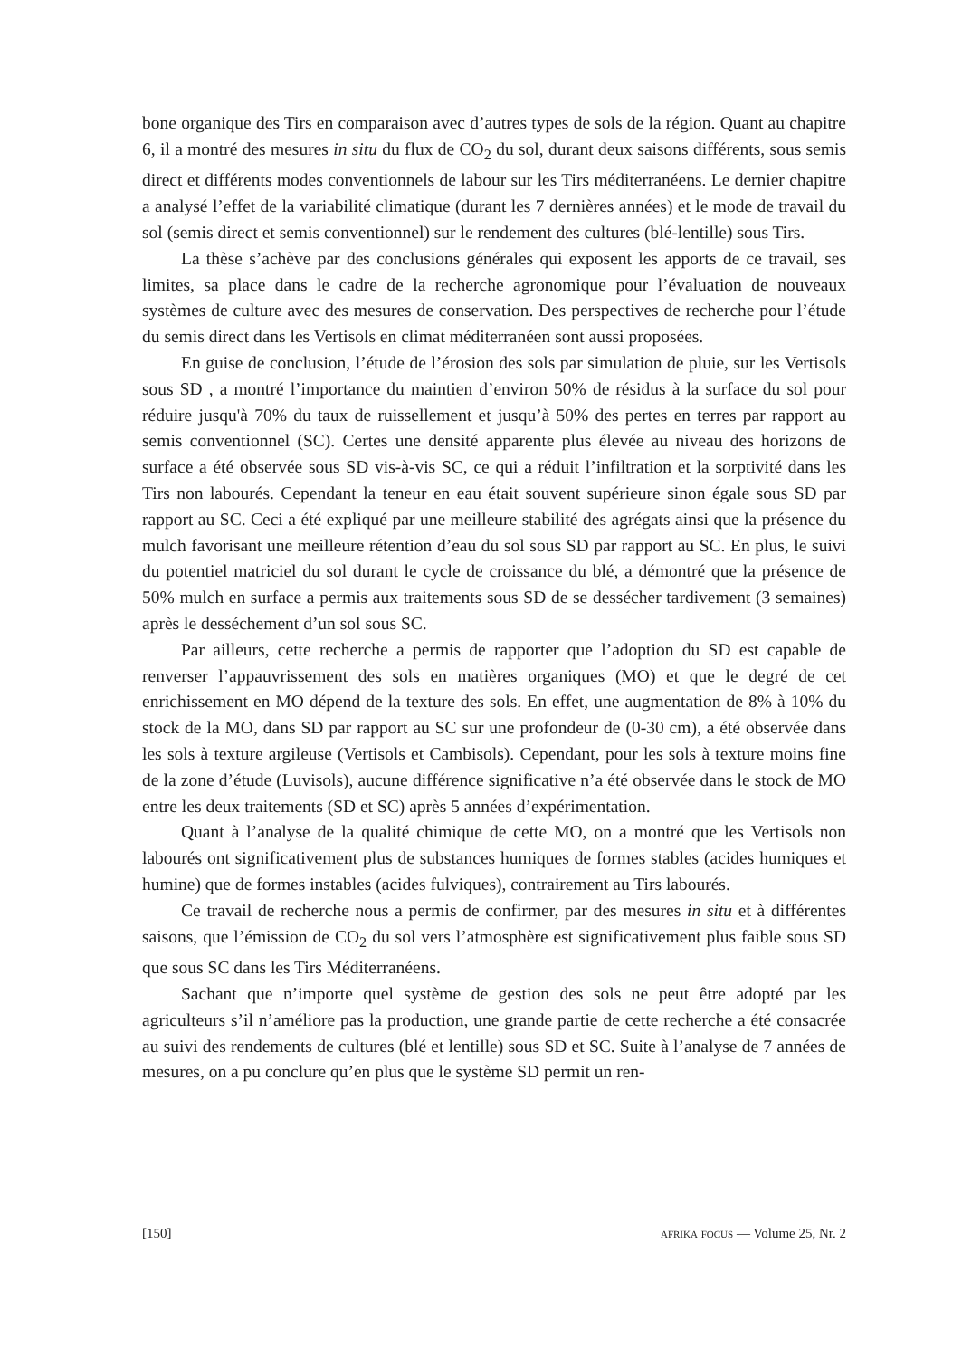bone organique des Tirs en comparaison avec d’autres types de sols de la région. Quant au chapitre 6, il a montré des mesures in situ du flux de CO<sub>2</sub> du sol, durant deux saisons différents, sous semis direct et différents modes conventionnels de labour sur les Tirs méditerranéens. Le dernier chapitre a analysé l’effet de la variabilité climatique (durant les 7 dernières années) et le mode de travail du sol (semis direct et semis conventionnel) sur le rendement des cultures (blé-lentille) sous Tirs.
La thèse s’achève par des conclusions générales qui exposent les apports de ce travail, ses limites, sa place dans le cadre de la recherche agronomique pour l’évaluation de nouveaux systèmes de culture avec des mesures de conservation. Des perspectives de recherche pour l’étude du semis direct dans les Vertisols en climat méditerranéen sont aussi proposées.
En guise de conclusion, l’étude de l’érosion des sols par simulation de pluie, sur les Vertisols sous SD , a montré l’importance du maintien d’environ 50% de résidus à la surface du sol pour réduire jusqu'à 70% du taux de ruissellement et jusqu’à 50% des pertes en terres par rapport au semis conventionnel (SC). Certes une densité apparente plus élevée au niveau des horizons de surface a été observée sous SD vis-à-vis SC, ce qui a réduit l’infiltration et la sorptivité dans les Tirs non labourés. Cependant la teneur en eau était souvent supérieure sinon égale sous SD par rapport au SC. Ceci a été expliqué par une meilleure stabilité des agrégats ainsi que la présence du mulch favorisant une meilleure rétention d’eau du sol sous SD par rapport au SC. En plus, le suivi du potentiel matriciel du sol durant le cycle de croissance du blé, a démontré que la présence de 50% mulch en surface a permis aux traitements sous SD de se dessécher tardivement (3 semaines) après le desséchement d’un sol sous SC.
Par ailleurs, cette recherche a permis de rapporter que l’adoption du SD est capable de renverser l’appauvrissement des sols en matières organiques (MO) et que le degré de cet enrichissement en MO dépend de la texture des sols. En effet, une augmentation de 8% à 10% du stock de la MO, dans SD par rapport au SC sur une profondeur de (0-30 cm), a été observée dans les sols à texture argileuse (Vertisols et Cambisols). Cependant, pour les sols à texture moins fine de la zone d’étude (Luvisols), aucune différence significative n’a été observée dans le stock de MO entre les deux traitements (SD et SC) après 5 années d’expérimentation.
Quant à l’analyse de la qualité chimique de cette MO, on a montré que les Vertisols non labourés ont significativement plus de substances humiques de formes stables (acides humiques et humine) que de formes instables (acides fulviques), contrairement au Tirs labourés.
Ce travail de recherche nous a permis de confirmer, par des mesures in situ et à différentes saisons, que l’émission de CO<sub>2</sub> du sol vers l’atmosphère est significativement plus faible sous SD que sous SC dans les Tirs Méditerranéens.
Sachant que n’importe quel système de gestion des sols ne peut être adopté par les agriculteurs s’il n’améliore pas la production, une grande partie de cette recherche a été consacrée au suivi des rendements de cultures (blé et lentille) sous SD et SC. Suite à l’analyse de 7 années de mesures, on a pu conclure qu’en plus que le système SD permit un ren-
[150] afrika focus — Volume 25, Nr. 2